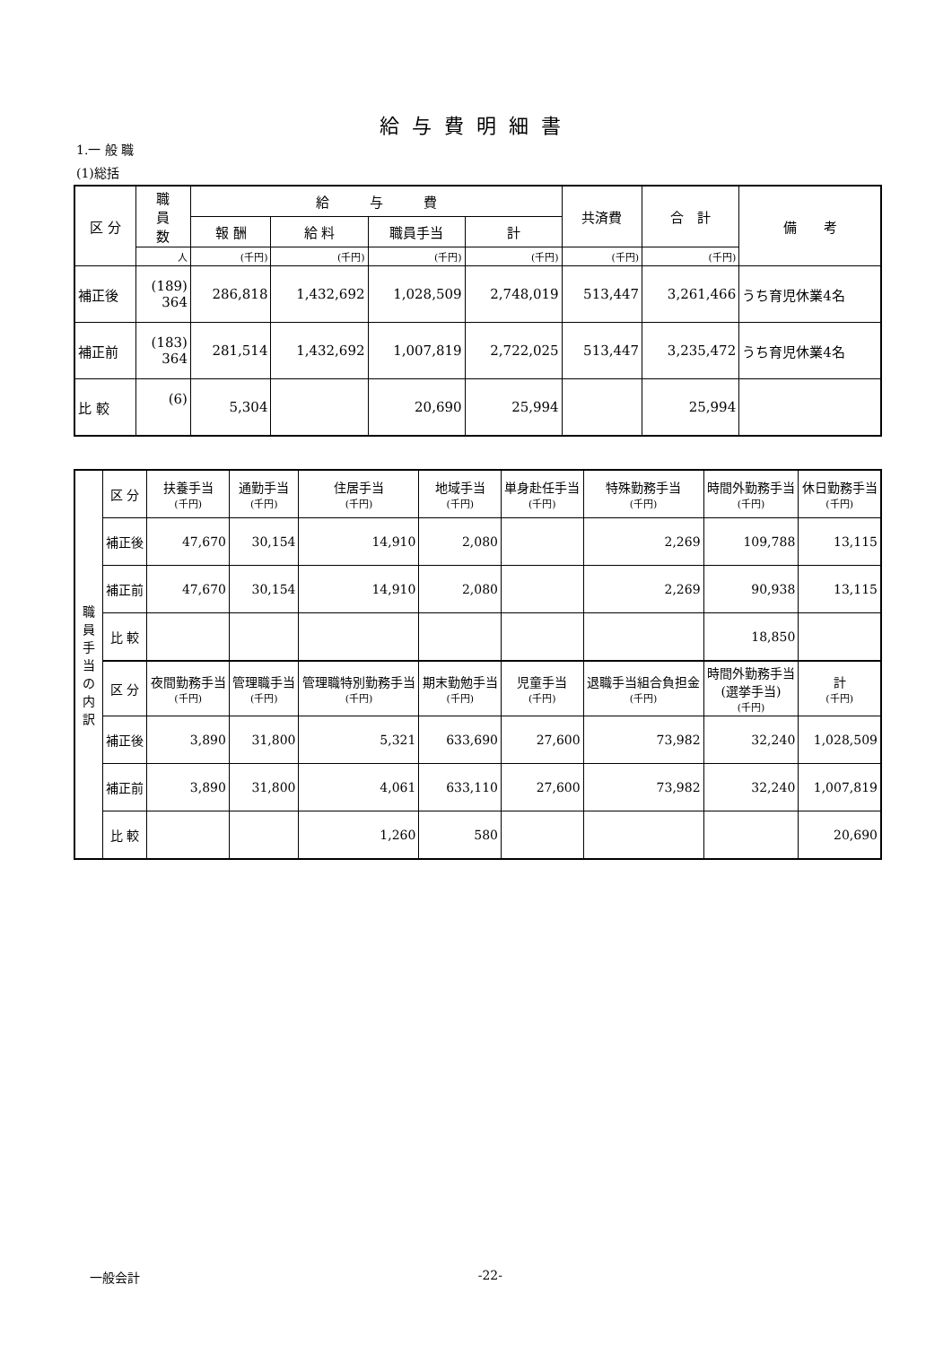給与費明細書
1.一 般 職
(1)総括
| 区 分 | 職 員 数 | 給 与 費 | | | | 共済費 | 合 計 | 備 考 |
| --- | --- | --- | --- | --- | --- | --- | --- | --- |
| | | 報 酬 | 給 料 | 職員手当 | 計 | | | |
| | 人 | (千円) | (千円) | (千円) | (千円) | (千円) | (千円) | |
| 補正後 | (189) 364 | 286,818 | 1,432,692 | 1,028,509 | 2,748,019 | 513,447 | 3,261,466 | うち育児休業4名 |
| 補正前 | (183) 364 | 281,514 | 1,432,692 | 1,007,819 | 2,722,025 | 513,447 | 3,235,472 | うち育児休業4名 |
| 比 較 | (6) | 5,304 | | 20,690 | 25,994 | | 25,994 | |
| 職 員 手 当 の 内 訳 | 区 分 | 扶養手当 (千円) | 通勤手当 (千円) | 住居手当 (千円) | 地域手当 (千円) | 単身赴任手当 (千円) | 特殊勤務手当 (千円) | 時間外勤務手当 (千円) | 休日勤務手当 (千円) |
| | 補正後 | 47,670 | 30,154 | 14,910 | 2,080 | | 2,269 | 109,788 | 13,115 |
| | 補正前 | 47,670 | 30,154 | 14,910 | 2,080 | | 2,269 | 90,938 | 13,115 |
| | 比 較 | | | | | | | 18,850 | |
| | 区 分 | 夜間勤務手当 (千円) | 管理職手当 (千円) | 管理職特別勤務手当 (千円) | 期末勤勉手当 (千円) | 児童手当 (千円) | 退職手当組合負担金 (千円) | 時間外勤務手当 (選挙手当) (千円) | 計 (千円) |
| | 補正後 | 3,890 | 31,800 | 5,321 | 633,690 | 27,600 | 73,982 | 32,240 | 1,028,509 |
| | 補正前 | 3,890 | 31,800 | 4,061 | 633,110 | 27,600 | 73,982 | 32,240 | 1,007,819 |
| | 比 較 | | | 1,260 | 580 | | | | 20,690 |
一般会計 -22-